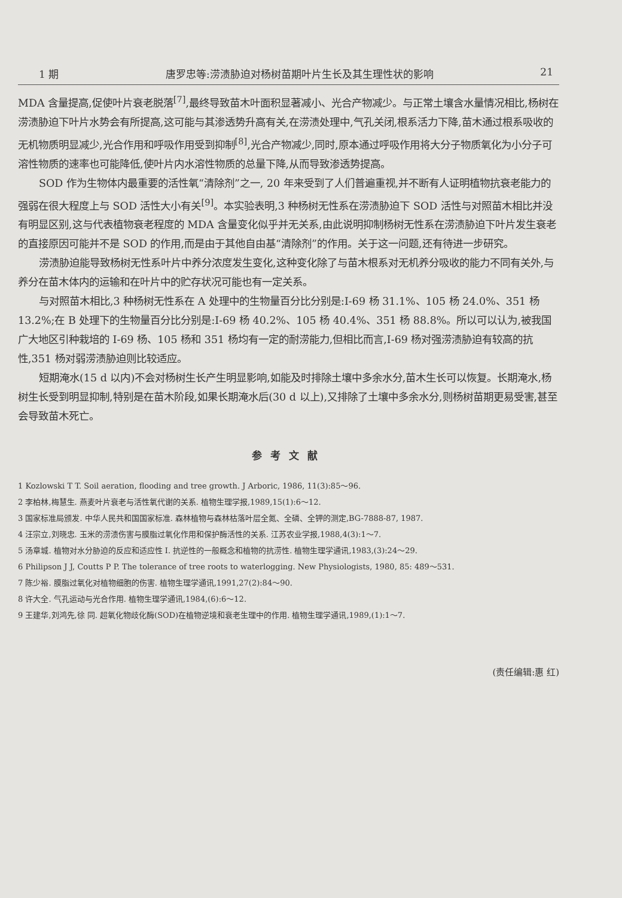1 期 唐罗忠等:涝渍胁迫对杨树苗期叶片生长及其生理性状的影响 21
MDA 含量提高,促使叶片衰老脱落<sup>[7]</sup>,最终导致苗木叶面积显著减小、光合产物减少。与正常土壤含水量情况相比,杨树在涝渍胁迫下叶片水势会有所提高,这可能与其渗透势升高有关,在涝渍处理中,气孔关闭,根系活力下降,苗木通过根系吸收的无机物质明显减少,光合作用和呼吸作用受到抑制<sup>[8]</sup>,光合产物减少,同时,原本通过呼吸作用将大分子物质氧化为小分子可溶性物质的速率也可能降低,使叶片内水溶性物质的总量下降,从而导致渗透势提高。
SOD 作为生物体内最重要的活性氧“清除剂”之一, 20 年来受到了人们普遍重视,并不断有人证明植物抗衰老能力的强弱在很大程度上与 SOD 活性大小有关<sup>[9]</sup>。本实验表明,3 种杨树无性系在涝渍胁迫下 SOD 活性与对照苗木相比并没有明显区别,这与代表植物衰老程度的 MDA 含量变化似乎并无关系,由此说明抑制杨树无性系在涝渍胁迫下叶片发生衰老的直接原因可能并不是 SOD 的作用,而是由于其他自由基“清除剂”的作用。关于这一问题,还有待进一步研究。
涝渍胁迫能导致杨树无性系叶片中养分浓度发生变化,这种变化除了与苗木根系对无机养分吸收的能力不同有关外,与养分在苗木体内的运输和在叶片中的贮存状况可能也有一定关系。
与对照苗木相比,3 种杨树无性系在 A 处理中的生物量百分比分别是:I-69 杨 31.1%、105 杨 24.0%、351 杨 13.2%;在 B 处理下的生物量百分比分别是:I-69 杨 40.2%、105 杨 40.4%、351 杨 88.8%。所以可以认为,被我国广大地区引种栽培的 I-69 杨、105 杨和 351 杨均有一定的耐涝能力,但相比而言,I-69 杨对强涝渍胁迫有较高的抗性,351 杨对弱涝渍胁迫则比较适应。
短期淹水(15 d 以内)不会对杨树生长产生明显影响,如能及时排除土壤中多余水分,苗木生长可以恢复。长期淹水,杨树生长受到明显抑制,特别是在苗木阶段,如果长期淹水后(30 d 以上),又排除了土壤中多余水分,则杨树苗期更易受害,甚至会导致苗木死亡。
参考文献
1 Kozlowski T T. Soil aeration, flooding and tree growth. J Arboric, 1986, 11(3):85～96.
2 李柏林,梅慧生. 燕麦叶片衰老与活性氧代谢的关系. 植物生理学报,1989,15(1):6～12.
3 国家标准局颁发. 中华人民共和国国家标准. 森林植物与森林枯落叶层全氮、全磷、全钾的测定,BG-7888-87, 1987.
4 汪宗立,刘晓忠. 玉米的涝渍伤害与膜脂过氧化作用和保护酶活性的关系. 江苏农业学报,1988,4(3):1～7.
5 汤章城. 植物对水分胁迫的反应和适应性 I. 抗逆性的一般概念和植物的抗涝性. 植物生理学通讯,1983,(3):24～29.
6 Philipson J J, Coutts P P. The tolerance of tree roots to waterlogging. New Physiologists, 1980, 85: 489～531.
7 陈少裕. 膜脂过氧化对植物细胞的伤害. 植物生理学通讯,1991,27(2):84～90.
8 许大全. 气孔运动与光合作用. 植物生理学通讯,1984,(6):6～12.
9 王建华,刘鸿先,徐 同. 超氧化物歧化酶(SOD)在植物逆境和衰老生理中的作用. 植物生理学通讯,1989,(1):1～7.
(责任编辑:惠 红)